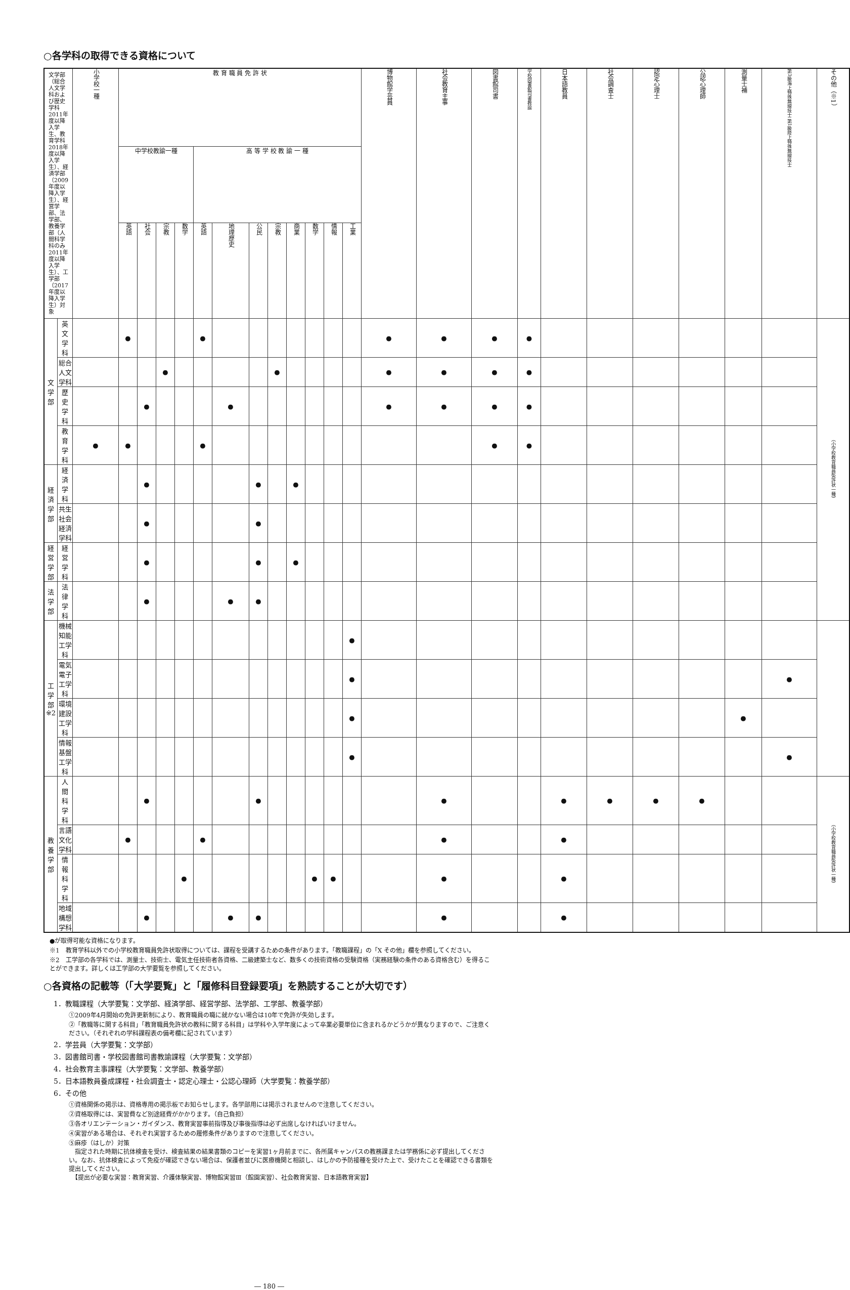○各学科の取得できる資格について
| 文学部（総合人文学科および歴史学科2011年度以降入学生、教育学科2018年度以降入学生）、経済学部（2009年度以降入学生）、経営学部、法学部、教養学部（人間科学科のみ2011年度以降入学生）、工学部（2017年度以降入学生）対象 | | 小学校一種 | 教 育 職 員 免 許 状 | | | | | | | | | | | | 博物館学芸員 | 社会教育主事 | 図書館司書 | 学校図書館司書教諭 | 日本語教員 | 社会調査士 | 認定心理士 | 公認心理師 | 測量士補 | 第3級海上特殊無線技士 第1級陸上特殊無線技士 | その他（※1） |
| --- | --- | --- | --- | --- | --- | --- | --- | --- | --- | --- | --- | --- | --- | --- | --- | --- | --- | --- | --- | --- | --- | --- | --- | --- | --- |
| | | | 中学校教諭一種 | | | | 高 等 学 校 教 諭 一 種 | | | | | | | | | | | | | | | | | | |
| | | | 英語 | 社会 | 宗教 | 数学 | 英語 | 地理歴史 | 公民 | 宗教 | 商業 | 数学 | 情報 | 工業 | | | | | | | | | | | |
| 文 学 部 | 英 文 学 科 | | ● | | | | ● | | | | | | | | ● | ● | ● | ● | | | | | | | （小学校教育職員免許状一種） |
| | 総合人文学科 | | | | ● | | | | | ● | | | | | ● | ● | ● | ● | | | | | | | |
| | 歴 史 学 科 | | | ● | | | | ● | | | | | | | ● | ● | ● | ● | | | | | | | |
| | 教 育 学 科 | ● | ● | | | | ● | | | | | | | | | | ● | ● | | | | | | | |
| 経済学部 | 経 済 学 科 | | | ● | | | | | ● | | ● | | | | | | | | | | | | | | |
| | 共生社会経済学科 | | | ● | | | | | ● | | | | | | | | | | | | | | | | |
| 経営学部 | 経 営 学 科 | | | ● | | | | | ● | | ● | | | | | | | | | | | | | | |
| 法 学 部 | 法 律 学 科 | | | ● | | | | ● | ● | | | | | | | | | | | | | | | | |
| 工 学 部 ※2 | 機械知能工学科 | | | | | | | | | | | | | ● | | | | | | | | | | | |
| | 電気電子工学科 | | | | | | | | | | | | | ● | | | | | | | | | | ● | |
| | 環境建設工学科 | | | | | | | | | | | | | ● | | | | | | | | | ● | | |
| | 情報基盤工学科 | | | | | | | | | | | | | ● | | | | | | | | | | ● | |
| 教養学部 | 人 間 科 学 科 | | | ● | | | | | ● | | | | | | | ● | | | ● | ● | ● | ● | | | （小学校教育職員免許状一種） |
| | 言語文化学科 | | ● | | | | ● | | | | | | | | | ● | | | ● | | | | | | |
| | 情 報 科 学 科 | | | | | ● | | | | | | ● | ● | | | ● | | | ● | | | | | | |
| | 地域構想学科 | | | ● | | | | ● | ● | | | | | | | ● | | | ● | | | | | | |
●が取得可能な資格になります。
※1　教育学科以外での小学校教育職員免許状取得については、課程を受講するための条件があります。「教職課程」の「X その他」欄を参照してください。
※2　工学部の各学科では、測量士、技術士、電気主任技術者各資格、二級建築士など、数多くの技術資格の受験資格（実務経験の条件のある資格含む）を得ることができます。詳しくは工学部の大学要覧を参照してください。
○各資格の記載等（「大学要覧」と「履修科目登録要項」を熟読することが大切です）
1．教職課程（大学要覧：文学部、経済学部、経営学部、法学部、工学部、教養学部）
①2009年4月開始の免許更新制により、教育職員の職に就かない場合は10年で免許が失効します。
②「教職等に関する科目」「教育職員免許状の教科に関する科目」は学科や入学年度によって卒業必要単位に含まれるかどうかが異なりますので、ご注意ください。（それぞれの学科課程表の備考欄に記されています）
2．学芸員（大学要覧：文学部）
3．図書館司書・学校図書館司書教諭課程（大学要覧：文学部）
4．社会教育主事課程（大学要覧：文学部、教養学部）
5．日本語教員養成課程・社会調査士・認定心理士・公認心理師（大学要覧：教養学部）
6．その他
①資格関係の掲示は、資格専用の掲示板でお知らせします。各学部用には掲示されませんので注意してください。
②資格取得には、実習費など別途経費がかかります。（自己負担）
③各オリエンテーション・ガイダンス、教育実習事前指導及び事後指導は必ず出席しなければいけません。
④実習がある場合は、それぞれ実習するための履修条件がありますので注意してください。
⑤麻疹（はしか）対策
　指定された時期に抗体検査を受け、検査結果の結果書類のコピーを実習1ヶ月前までに、各所属キャンパスの教務課または学務係に必ず提出してください。なお、抗体検査によって免疫が確認できない場合は、保護者並びに医療機関と相談し、はしかの予防接種を受けた上で、受けたことを確認できる書類を提出してください。
　【提出が必要な実習：教育実習、介護体験実習、博物館実習Ⅲ（館園実習）、社会教育実習、日本語教育実習】
― 180 ―